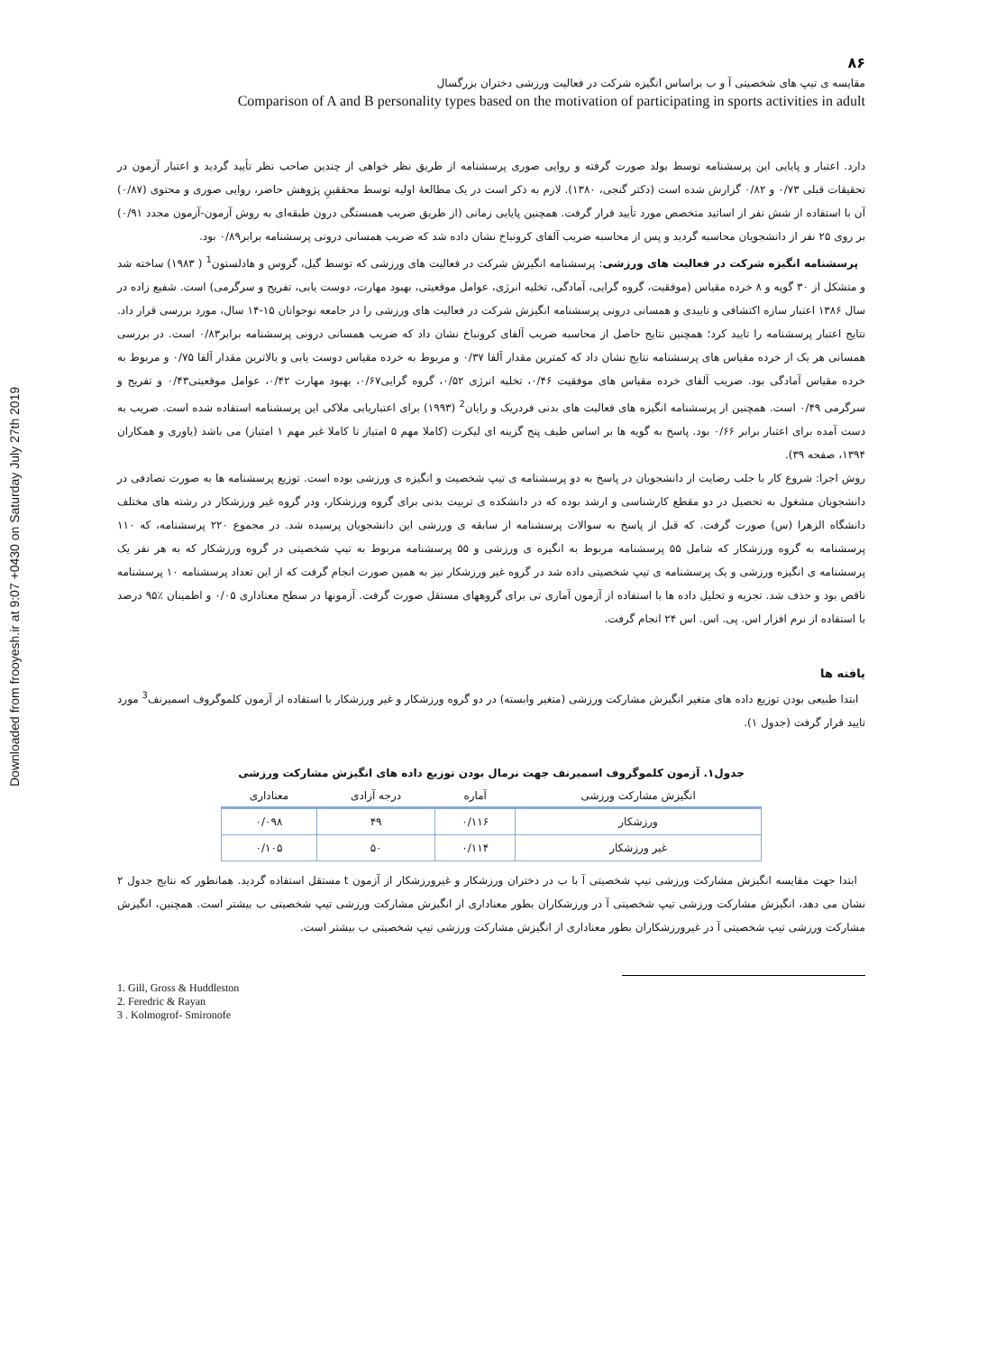Downloaded from frooyesh.ir at 9:07 +0430 on Saturday July 27th 2019
۸۶
مقایسه ی تیپ های شخصیتی آ و ب براساس انگیزه شرکت در فعالیت ورزشی دختران بزرگسال
Comparison of A and B personality types based on the motivation of participating in sports activities in adult
دارد. اعتبار و پایایی این پرسشنامه توسط بولد صورت گرفته و روایی صوری پرسشنامه از طریق نظر خواهی از چندین صاحب نظر تأیید گردید و اعتبار آزمون در تحقیقات قبلی ۰/۷۳ و ۰/۸۲ گزارش شده است (دکتر گنجی، ۱۳۸۰). لازم به ذکر است در یک مطالعهٔ اولیه توسط محققینِ پژوهش حاضر، روایی صوری و محتوی (۰/۸۷) آن با استفاده از شش نفر از اساتید متخصص مورد تأیید قرار گرفت. همچنین پایایی زمانی (از طریق ضریب همبستگی درون طبقه‌ای به روش آزمون-آزمون مجدد ۰/۹۱) بر روی ۲۵ نفر از دانشجویان محاسبه گردید و پس از محاسبه ضریب آلفای کرونباخ نشان داده شد که ضریب همسانی درونی پرسشنامه برابر۰/۸۹ بود.
پرسشنامه انگیزه شرکت در فعالیت های ورزشی: پرسشنامه انگیزش شرکت در فعالیت های ورزشی که توسط گیل، گروس و هادلستون<sup>1</sup> ( ۱۹۸۳) ساخته شد و متشکل از ۳۰ گویه و ۸ خرده مقیاس (موفقیت، گروه گرایی، آمادگی، تخلیه انرژی، عوامل موقعیتی، بهبود مهارت، دوست یابی، تفریح و سرگرمی) است. شفیع زاده در سال ۱۳۸۶ اعتبار سازه اکتشافی و تاییدی و همسانی درونی پرسشنامه انگیزش شرکت در فعالیت های ورزشی را در جامعه نوجوانان ۱۵-۱۴ سال، مورد بررسی قرار داد. نتایج اعتبار پرسشنامه را تایید کرد؛ همچنین نتایج حاصل از محاسبه ضریب آلفای کرونباخ نشان داد که ضریب همسانی درونی پرسشنامه برابر۰/۸۳ است. در بررسی همسانی هر یک از خرده مقیاس های پرسشنامه نتایج نشان داد که کمترین مقدار آلفا ۰/۳۷ و مربوط به خرده مقیاس دوست یابی و بالاترین مقدار آلفا ۰/۷۵ و مربوط به خرده مقیاس آمادگی بود. ضریب آلفای خرده مقیاس های موفقیت ۰/۴۶، تخلیه انرژی ۰/۵۲، گروه گرایی۰/۶۷، بهبود مهارت ۰/۴۲، عوامل موقعیتی۰/۴۳ و تفریح و سرگرمی ۰/۴۹ است. همچنین از پرسشنامه انگیزه های فعالیت های بدنی فردریک و رایان<sup>2</sup> (۱۹۹۳) برای اعتباریابی ملاکی این پرسشنامه استفاده شده است. ضریب به دست آمده برای اعتبار برابر ۰/۶۶ بود. پاسخ به گویه ها بر اساس طیف پنج گزینه ای لیکرت (کاملا مهم ۵ امتیاز تا کاملا غیر مهم ۱ امتیاز) می باشد (یاوری و همکاران ۱۳۹۴، صفحه ۳۹).
روش اجرا: شروع کار با جلب رضایت از دانشجویان در پاسخ به دو پرسشنامه ی تیپ شخصیت و انگیزه ی ورزشی بوده است. توزیع پرسشنامه ها به صورت تصادفی در دانشجویان مشغول به تحصیل در دو مقطع کارشناسی و ارشد بوده که در دانشکده ی تربیت بدنی برای گروه ورزشکار، ودر گروه غیر ورزشکار در رشته های مختلف دانشگاه الزهرا (س) صورت گرفت. که قبل از پاسخ به سوالات پرسشنامه از سابقه ی ورزشی این دانشجویان پرسیده شد. در مجموع ۲۲۰ پرسشنامه، که ۱۱۰ پرسشنامه به گروه ورزشکار که شامل ۵۵ پرسشنامه مربوط به انگیزه ی ورزشی و ۵۵ پرسشنامه مربوط به تیپ شخصیتی در گروه ورزشکار که به هر نفر یک پرسشنامه ی انگیزه ورزشی و یک پرسشنامه ی تیپ شخصیتی داده شد در گروه غیر ورزشکار نیز به همین صورت انجام گرفت که از این تعداد پرسشنامه ۱۰ پرسشنامه ناقص بود و حذف شد. تجزیه و تحلیل داده ها با استفاده از آزمون آماری تی برای گروههای مستقل صورت گرفت. آزمونها در سطح معناداری ۰/۰۵ و اطمینان ٪۹۵ درصد با استفاده از نرم افزار اس. پی. اس. اس ۲۴ انجام گرفت.
یافته ها
ابتدا طبیعی بودن توزیع داده های متغیر انگیزش مشارکت ورزشی (متغیر وابسته) در دو گروه ورزشکار و غیر ورزشکار با استفاده از آزمون کلموگروف اسمیرنف<sup>3</sup> مورد تایید قرار گرفت (جدول ۱).
جدول۱. آزمون کلموگروف اسمیرنف جهت نرمال بودن توزیع داده های انگیزش مشارکت ورزشی
| انگیزش مشارکت ورزشی | آماره | درجه آزادی | معناداری |
| --- | --- | --- | --- |
| ورزشکار | ۰/۱۱۶ | ۴۹ | ۰/۰۹۸ |
| غیر ورزشکار | ۰/۱۱۴ | ۵۰ | ۰/۱۰۵ |
ابتدا جهت مقایسه انگیزش مشارکت ورزشی تیپ شخصیتی آ با ب در دختران ورزشکار و غیرورزشکار از آزمون t مستقل استفاده گردید. همانطور که نتایج جدول ۲ نشان می دهد، انگیزش مشارکت ورزشی تیپ شخصیتی آ در ورزشکاران بطور معناداری از انگیزش مشارکت ورزشی تیپ شخصیتی ب بیشتر است. همچنین، انگیزش مشارکت ورزشی تیپ شخصیتی آ در غیرورزشکاران بطور معناداری از انگیزش مشارکت ورزشی تیپ شخصیتی ب بیشتر است.
1. Gill, Gross & Huddleston
2. Feredric & Rayan
3 . Kolmogrof- Smironofe